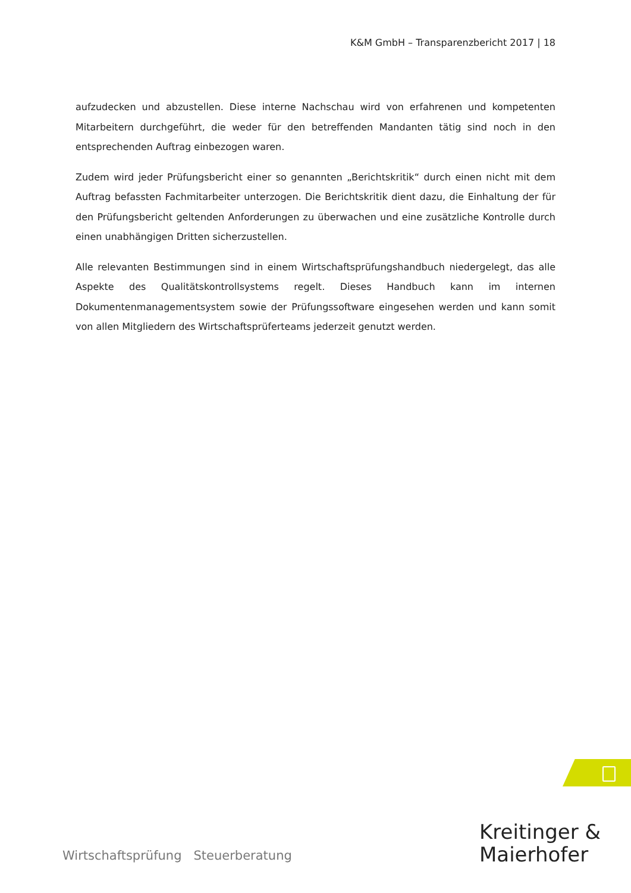K&M GmbH – Transparenzbericht 2017 | 18
aufzudecken und abzustellen. Diese interne Nachschau wird von erfahrenen und kompetenten Mitarbeitern durchgeführt, die weder für den betreffenden Mandanten tätig sind noch in den entsprechenden Auftrag einbezogen waren.
Zudem wird jeder Prüfungsbericht einer so genannten „Berichtskritik“ durch einen nicht mit dem Auftrag befassten Fachmitarbeiter unterzogen. Die Berichtskritik dient dazu, die Einhaltung der für den Prüfungsbericht geltenden Anforderungen zu überwachen und eine zusätzliche Kontrolle durch einen unabhängigen Dritten sicherzustellen.
Alle relevanten Bestimmungen sind in einem Wirtschaftsprüfungshandbuch niedergelegt, das alle Aspekte des Qualitätskontrollsystems regelt. Dieses Handbuch kann im internen Dokumentenmanagementsystem sowie der Prüfungssoftware eingesehen werden und kann somit von allen Mitgliedern des Wirtschaftsprüferteams jederzeit genutzt werden.
Wirtschaftsprüfung Steuerberatung
Kreitinger &
Maierhofer